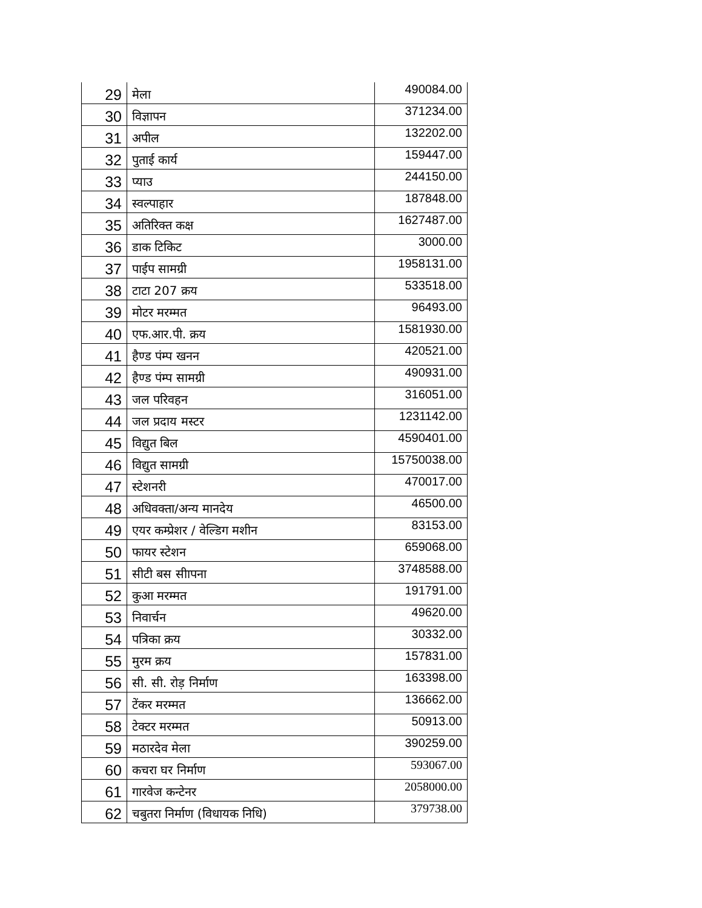| 29 | मेला | 490084.00 |
| 30 | विज्ञापन | 371234.00 |
| 31 | अपील | 132202.00 |
| 32 | पुताई कार्य | 159447.00 |
| 33 | प्याउ | 244150.00 |
| 34 | स्वल्पाहार | 187848.00 |
| 35 | अतिरिक्त कक्ष | 1627487.00 |
| 36 | डाक टिकिट | 3000.00 |
| 37 | पाईप सामग्री | 1958131.00 |
| 38 | टाटा 207 क्रय | 533518.00 |
| 39 | मोटर मरम्मत | 96493.00 |
| 40 | एफ.आर.पी. क्रय | 1581930.00 |
| 41 | हैण्ड पंम्प खनन | 420521.00 |
| 42 | हैण्ड पंम्प सामग्री | 490931.00 |
| 43 | जल परिवहन | 316051.00 |
| 44 | जल प्रदाय मस्टर | 1231142.00 |
| 45 | विद्युत बिल | 4590401.00 |
| 46 | विद्युत सामग्री | 15750038.00 |
| 47 | स्टेशनरी | 470017.00 |
| 48 | अधिवक्ता/अन्य मानदेय | 46500.00 |
| 49 | एयर कम्प्रेशर / वेल्डिग मशीन | 83153.00 |
| 50 | फायर स्टेशन | 659068.00 |
| 51 | सीटी बस सीापना | 3748588.00 |
| 52 | कुआ मरम्मत | 191791.00 |
| 53 | निवार्चन | 49620.00 |
| 54 | पत्रिका क्रय | 30332.00 |
| 55 | मुरम क्रय | 157831.00 |
| 56 | सी. सी. रोड़ निर्माण | 163398.00 |
| 57 | टेंकर मरम्मत | 136662.00 |
| 58 | टेक्टर मरम्मत | 50913.00 |
| 59 | मठारदेव मेला | 390259.00 |
| 60 | कचरा घर निर्माण | 593067.00 |
| 61 | गारवेज कन्टेनर | 2058000.00 |
| 62 | चबुतरा निर्माण (विधायक निधि) | 379738.00 |